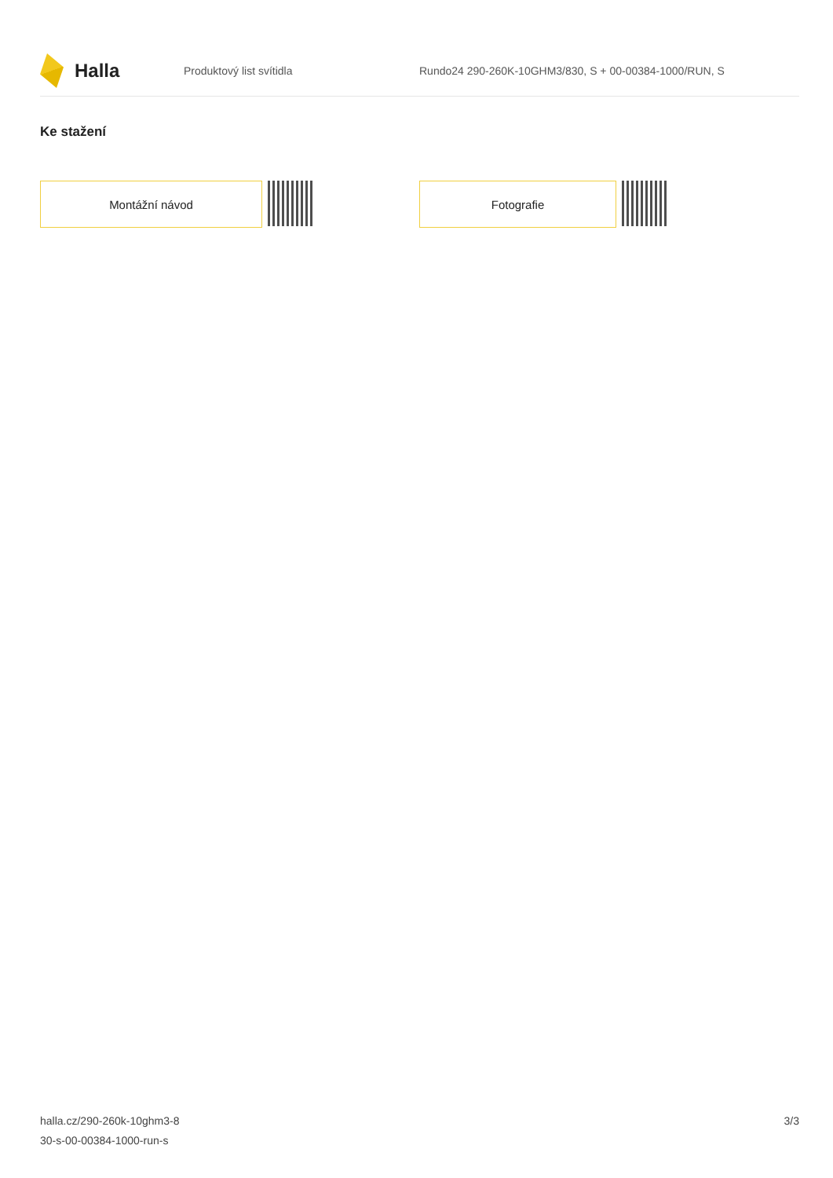Halla
Produktový list svítidla
Rundo24 290-260K-10GHM3/830, S + 00-00384-1000/RUN, S
Ke stažení
Montážní návod Fotografie
halla.cz/290-260k-10ghm3-8
30-s-00-00384-1000-run-s
3/3